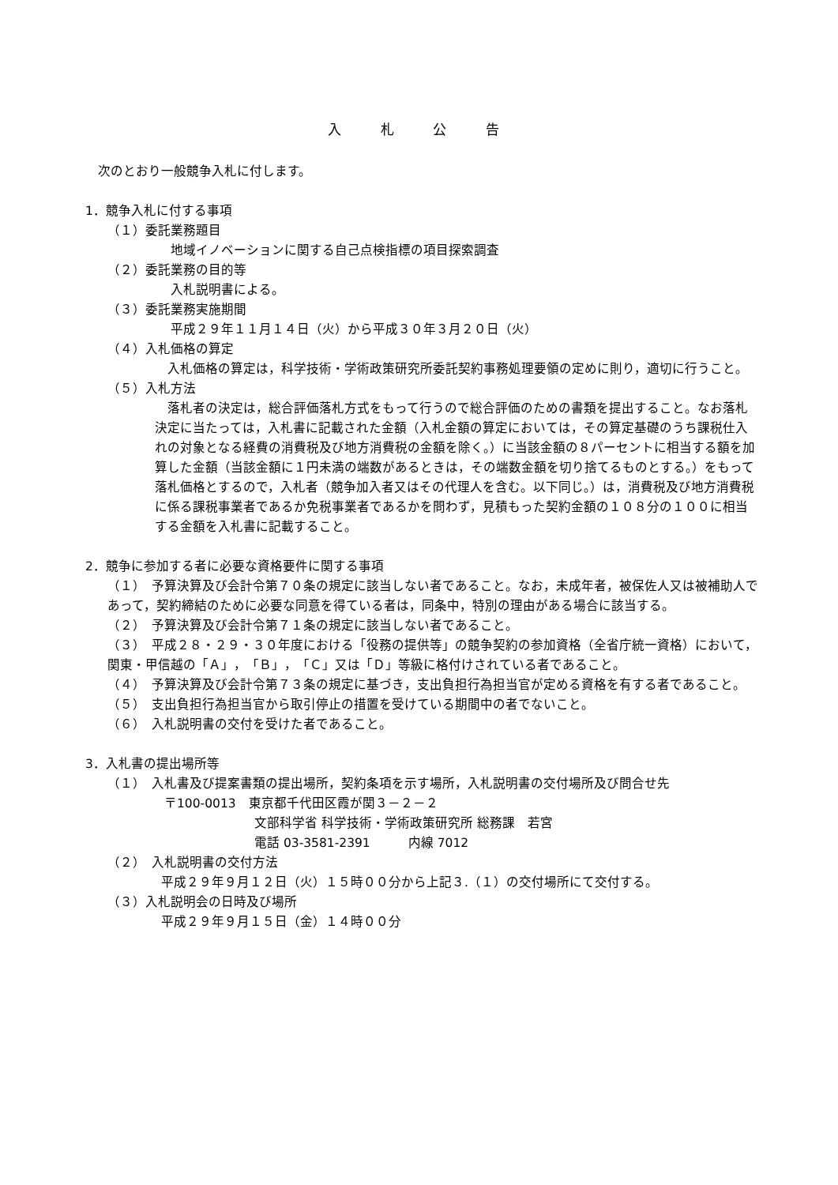入 札 公 告
次のとおり一般競争入札に付します。
1．競争入札に付する事項
（１）委託業務題目
地域イノベーションに関する自己点検指標の項目探索調査
（２）委託業務の目的等
入札説明書による。
（３）委託業務実施期間
平成２９年１１月１４日（火）から平成３０年３月２０日（火）
（４）入札価格の算定
　入札価格の算定は，科学技術・学術政策研究所委託契約事務処理要領の定めに則り，適切に行うこと。
（５）入札方法
　落札者の決定は，総合評価落札方式をもって行うので総合評価のための書類を提出すること。なお落札決定に当たっては，入札書に記載された金額（入札金額の算定においては，その算定基礎のうち課税仕入れの対象となる経費の消費税及び地方消費税の金額を除く。）に当該金額の８パーセントに相当する額を加算した金額（当該金額に１円未満の端数があるときは，その端数金額を切り捨てるものとする。）をもって落札価格とするので，入札者（競争加入者又はその代理人を含む。以下同じ。）は，消費税及び地方消費税に係る課税事業者であるか免税事業者であるかを問わず，見積もった契約金額の１０８分の１００に相当する金額を入札書に記載すること。
2．競争に参加する者に必要な資格要件に関する事項
（１）　予算決算及び会計令第７０条の規定に該当しない者であること。なお，未成年者，被保佐人又は被補助人であって，契約締結のために必要な同意を得ている者は，同条中，特別の理由がある場合に該当する。
（２）　予算決算及び会計令第７１条の規定に該当しない者であること。
（３）　平成２８・２９・３０年度における「役務の提供等」の競争契約の参加資格（全省庁統一資格）において，関東・甲信越の「Ａ」，「Ｂ」，「Ｃ」又は「Ｄ」等級に格付けされている者であること。
（４）　予算決算及び会計令第７３条の規定に基づき，支出負担行為担当官が定める資格を有する者であること。
（５）　支出負担行為担当官から取引停止の措置を受けている期間中の者でないこと。
（６）　入札説明書の交付を受けた者であること。
3．入札書の提出場所等
（１）　入札書及び提案書類の提出場所，契約条項を示す場所，入札説明書の交付場所及び問合せ先
〒100-0013　東京都千代田区霞が関３－２－２
文部科学省 科学技術・学術政策研究所 総務課　若宮
電話 03-3581-2391　　　内線 7012
（２）　入札説明書の交付方法
平成２９年９月１２日（火）１５時００分から上記３.（１）の交付場所にて交付する。
（３）入札説明会の日時及び場所
平成２９年９月１５日（金）１４時００分